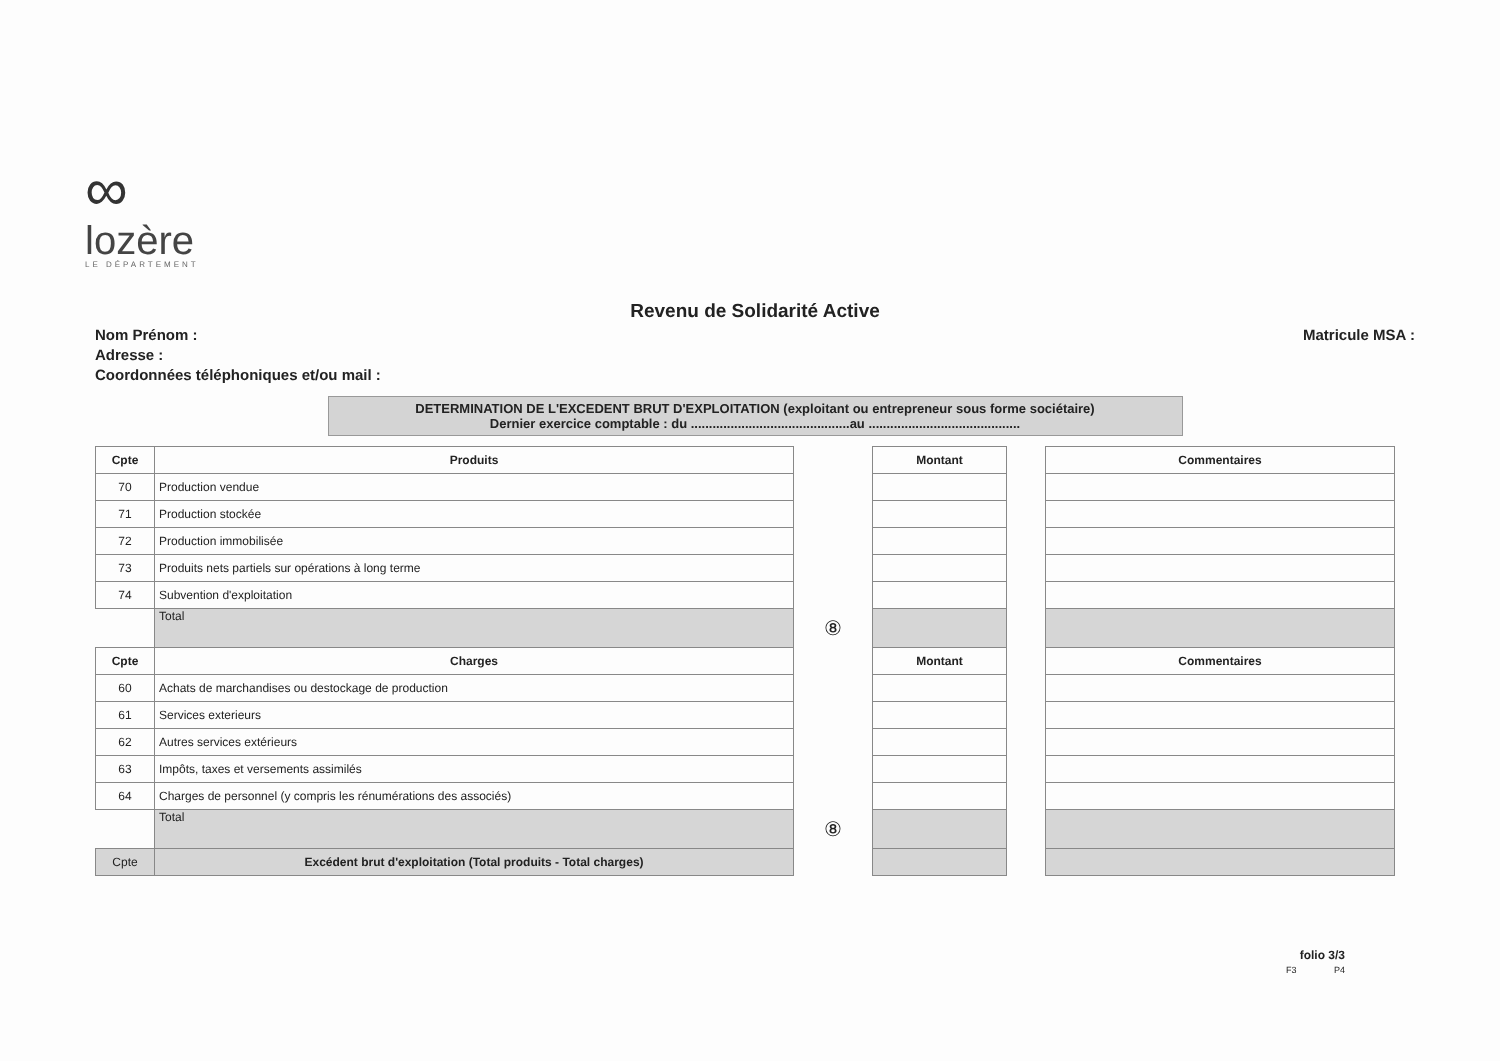∞
lozère
LE DÉPARTEMENT
Revenu de Solidarité Active
Nom Prénom :
Adresse :
Coordonnées téléphoniques et/ou mail :
Matricule MSA :
DETERMINATION DE L'EXCEDENT BRUT D'EXPLOITATION (exploitant ou entrepreneur sous forme sociétaire)
Dernier exercice comptable : du ............................................au ..........................................
| Cpte | Produits | | Montant | | Commentaires |
| 70 | Production vendue | | | | |
| 71 | Production stockée | | | | |
| 72 | Production immobilisée | | | | |
| 73 | Produits nets partiels sur opérations à long terme | | | | |
| 74 | Subvention d'exploitation | | | | |
| | Total | ⑧ | | | |
| Cpte | Charges | | Montant | | Commentaires |
| 60 | Achats de marchandises ou destockage de production | | | | |
| 61 | Services exterieurs | | | | |
| 62 | Autres services extérieurs | | | | |
| 63 | Impôts, taxes et versements assimilés | | | | |
| 64 | Charges de personnel (y compris les rénumérations des associés) | | | | |
| | Total | ⑧ | | | |
| Cpte | Excédent brut d'exploitation (Total produits - Total charges) | | | | |
folio 3/3
F3 P4